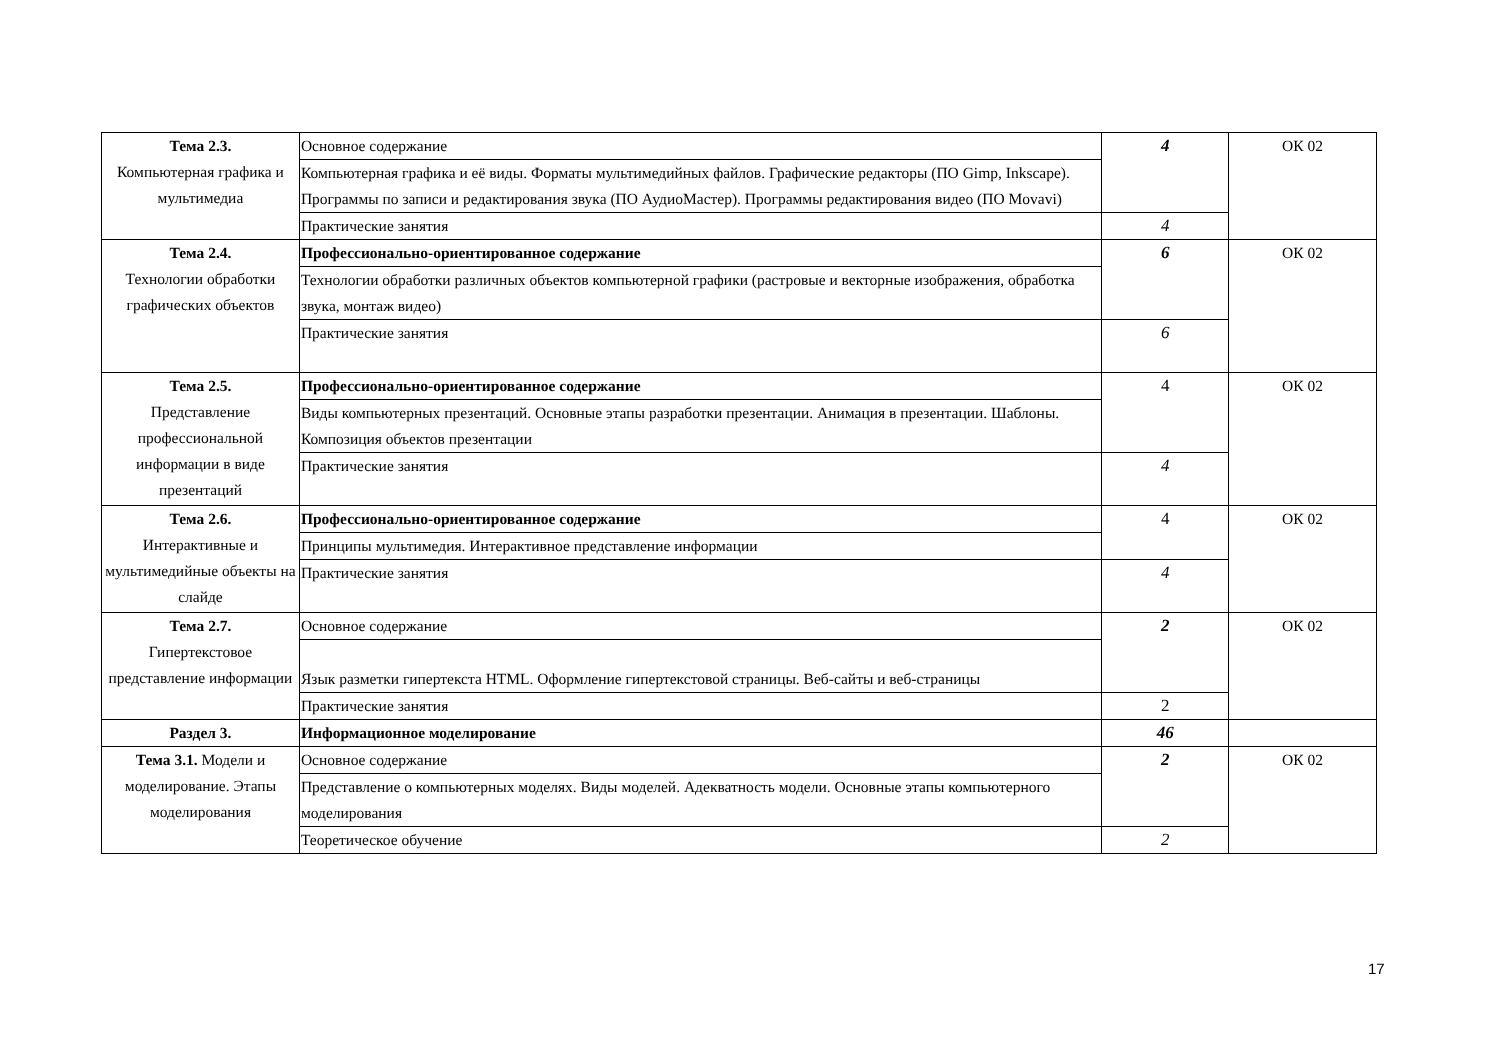| Тема 2.3. Компьютерная графика и мультимедиа | Основное содержание | 4 | ОК 02 |
| | Компьютерная графика и её виды. Форматы мультимедийных файлов. Графические редакторы (ПО Gimp, Inkscape). Программы по записи и редактирования звука (ПО АудиоМастер). Программы редактирования видео (ПО Movavi) | | |
| | Практические занятия | 4 | |
| Тема 2.4. Технологии обработки графических объектов | Профессионально-ориентированное содержание | 6 | ОК 02 |
| | Технологии обработки различных объектов компьютерной графики (растровые и векторные изображения, обработка звука, монтаж видео) | | |
| | Практические занятия | 6 | |
| Тема 2.5. Представление профессиональной информации в виде презентаций | Профессионально-ориентированное содержание | 4 | ОК 02 |
| | Виды компьютерных презентаций. Основные этапы разработки презентации. Анимация в презентации. Шаблоны. Композиция объектов презентации | | |
| | Практические занятия | 4 | |
| Тема 2.6. Интерактивные и мультимедийные объекты на слайде | Профессионально-ориентированное содержание | 4 | ОК 02 |
| | Принципы мультимедия. Интерактивное представление информации | | |
| | Практические занятия | 4 | |
| Тема 2.7. Гипертекстовое представление информации | Основное содержание | 2 | ОК 02 |
| | Язык разметки гипертекста HTML. Оформление гипертекстовой страницы. Веб-сайты и веб-страницы | | |
| | Практические занятия | 2 | |
| Раздел 3. | Информационное моделирование | 46 | |
| Тема 3.1. Модели и моделирование. Этапы моделирования | Основное содержание | 2 | ОК 02 |
| | Представление о компьютерных моделях. Виды моделей. Адекватность модели. Основные этапы компьютерного моделирования | | |
| | Теоретическое обучение | 2 | |
17